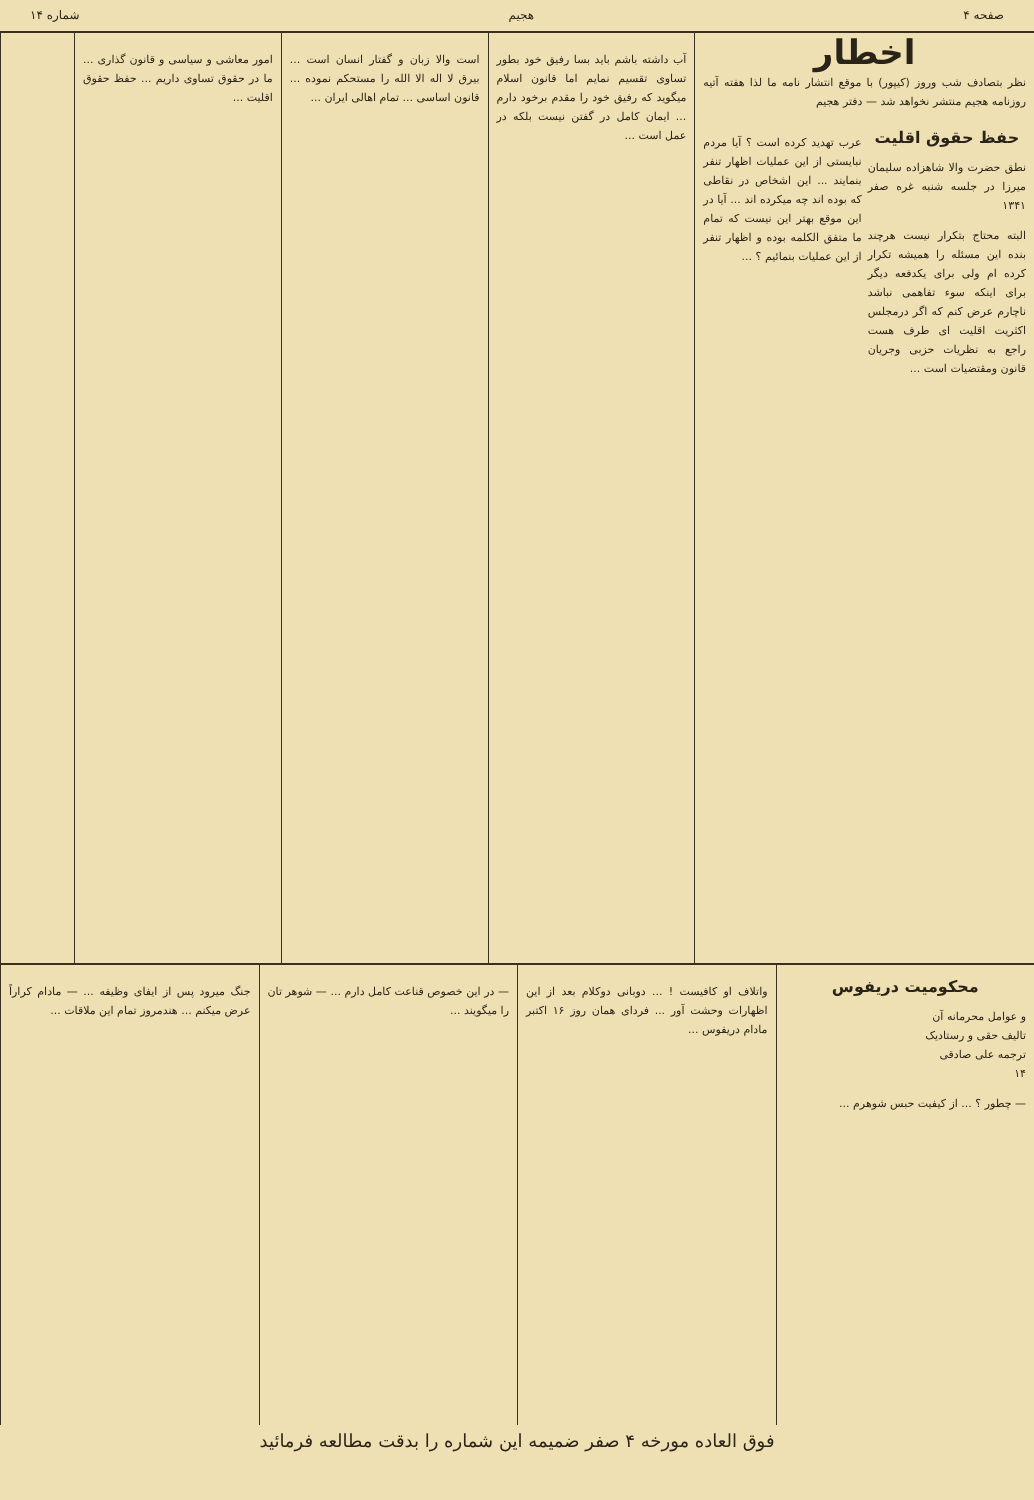صفحه ۴ هجیم شماره ۱۴
اخطار
نظر بتصادف شب وروز (کیپور) با موقع انتشار نامه ما لذا هفته آتیه روزنامه هجیم منتشر نخواهد شد — دفتر هجیم
حفظ حقوق اقلیت
نطق حضرت والا شاهزاده سلیمان میرزا در جلسه شنبه غره صفر ۱۳۴۱
البته محتاج بتکرار نیست هرچند بنده این مسئله را همیشه تکرار کرده ام ولی برای یکدفعه دیگر برای اینکه سوء تفاهمی نباشد ناچارم عرض کنم که اگر درمجلس اکثریت اقلیت ای طرف هست راجع به نظریات حزبی وجریان قانون ومقتضیات است ...
عرب تهدید کرده است ؟ آیا مردم نبایستی از این عملیات اظهار تنفر بنمایند ... این اشخاص در نقاطی که بوده اند چه میکرده اند ... آیا در این موقع بهتر این نیست که تمام ما متفق الکلمه بوده و اظهار تنفر از این عملیات بنمائیم ؟ ...
آب داشته باشم باید بسا رفیق خود بطور تساوی تقسیم نمایم اما قانون اسلام میگوید که رفیق خود را مقدم برخود دارم ... ایمان کامل در گفتن نیست بلکه در عمل است ...
است والا زبان و گفتار انسان است ... بیرق لا اله الا الله را مستحکم نموده ... قانون اساسی ... تمام اهالی ایران ...
امور معاشی و سیاسی و قانون گذاری ... ما در حقوق تساوی داریم ... حفظ حقوق اقلیت ...
محکومیت دریفوس
و عوامل محرمانه آن
تالیف حقی و رستادیک
ترجمه علی صادقی
۱۴
— چطور ؟ ... از کیفیت حبس شوهرم ...
واتلاف او کافیست ! ... دوبانی دوکلام بعد از این اظهارات وحشت آور ... فردای همان روز ۱۶ اکتبر مادام دریفوس ...
— در این خصوص قناعت کامل دارم ... — شوهر تان را میگویند ...
جنگ میرود پس از ایفای وظیفه ... — مادام کراراً عرض میکنم ... هندمروز تمام این ملاقات ...
فوق العاده مورخه ۴ صفر ضمیمه این شماره را بدقت مطالعه فرمائید